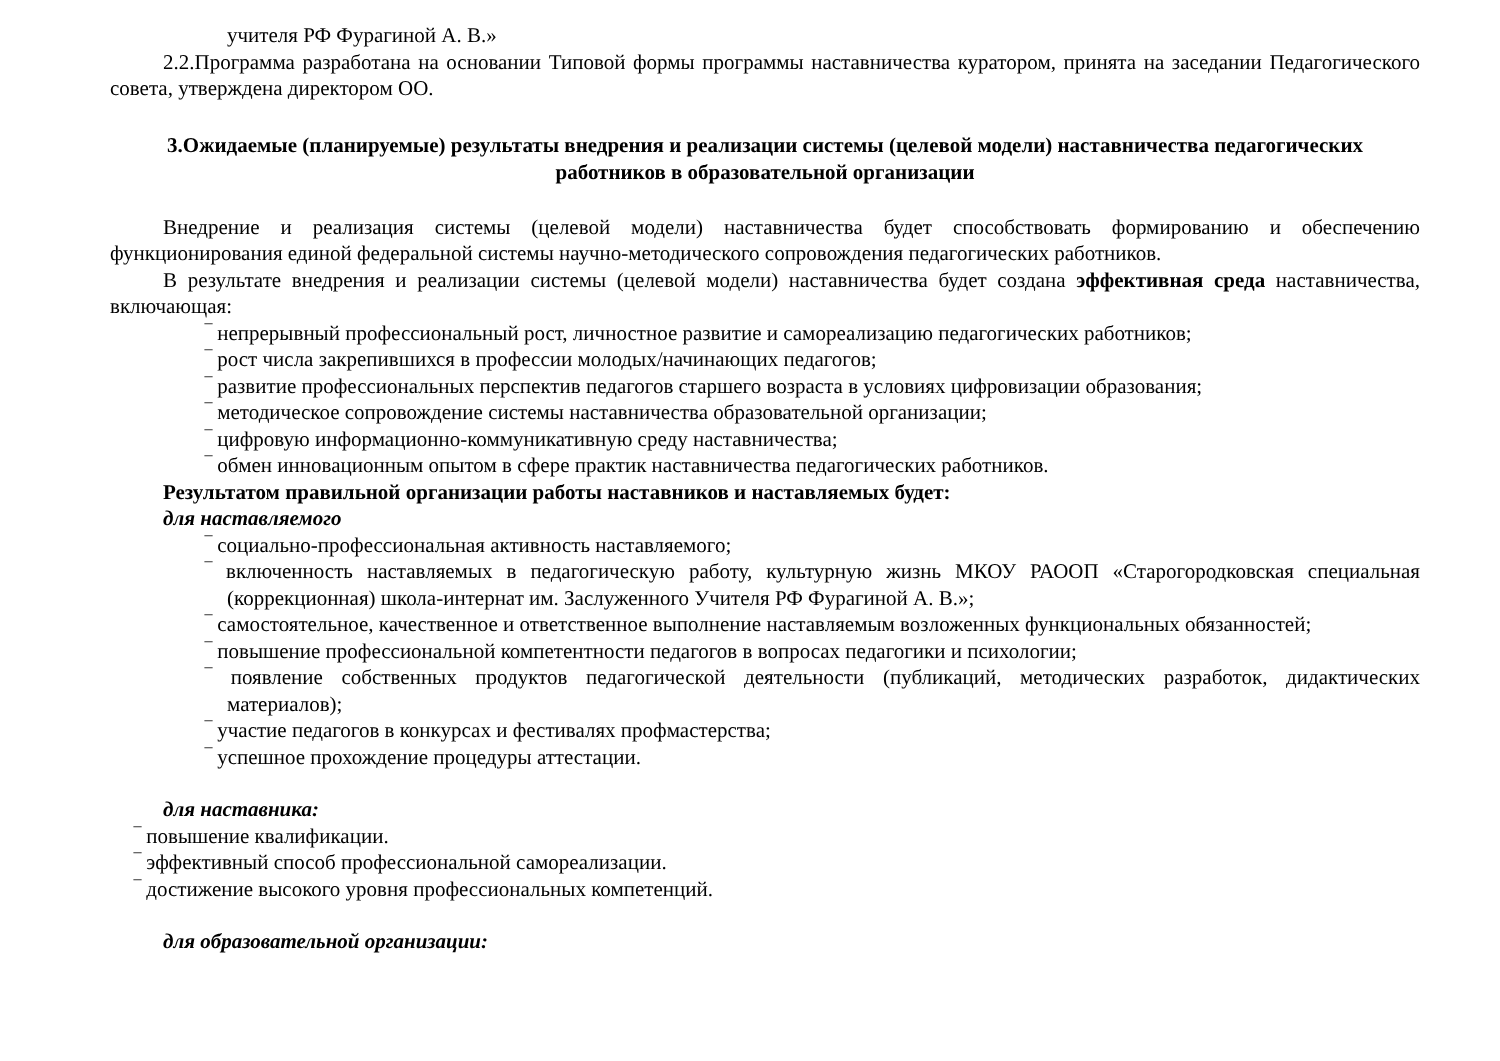учителя РФ Фурагиной А. В.»
2.2.Программа разработана на основании Типовой формы программы наставничества куратором, принята на заседании Педагогического совета, утверждена директором ОО.
3.Ожидаемые (планируемые) результаты внедрения и реализации системы (целевой модели) наставничества педагогических работников в образовательной организации
Внедрение и реализация системы (целевой модели) наставничества будет способствовать формированию и обеспечению функционирования единой федеральной системы научно-методического сопровождения педагогических работников.
В результате внедрения и реализации системы (целевой модели) наставничества будет создана эффективная среда наставничества, включающая:
‾ непрерывный профессиональный рост, личностное развитие и самореализацию педагогических работников;
‾ рост числа закрепившихся в профессии молодых/начинающих педагогов;
‾ развитие профессиональных перспектив педагогов старшего возраста в условиях цифровизации образования;
‾ методическое сопровождение системы наставничества образовательной организации;
‾ цифровую информационно-коммуникативную среду наставничества;
‾ обмен инновационным опытом в сфере практик наставничества педагогических работников.
Результатом правильной организации работы наставников и наставляемых будет:
для наставляемого
‾ социально-профессиональная активность наставляемого;
‾ включенность наставляемых в педагогическую работу, культурную жизнь МКОУ РАООП «Старогородковская специальная (коррекционная) школа-интернат им. Заслуженного Учителя РФ Фурагиной А. В.»;
‾ самостоятельное, качественное и ответственное выполнение наставляемым возложенных функциональных обязанностей;
‾ повышение профессиональной компетентности педагогов в вопросах педагогики и психологии;
‾ появление собственных продуктов педагогической деятельности (публикаций, методических разработок, дидактических материалов);
‾ участие педагогов в конкурсах и фестивалях профмастерства;
‾ успешное прохождение процедуры аттестации.
для наставника:
‾ повышение квалификации.
‾ эффективный способ профессиональной самореализации.
‾ достижение высокого уровня профессиональных компетенций.
для образовательной организации: